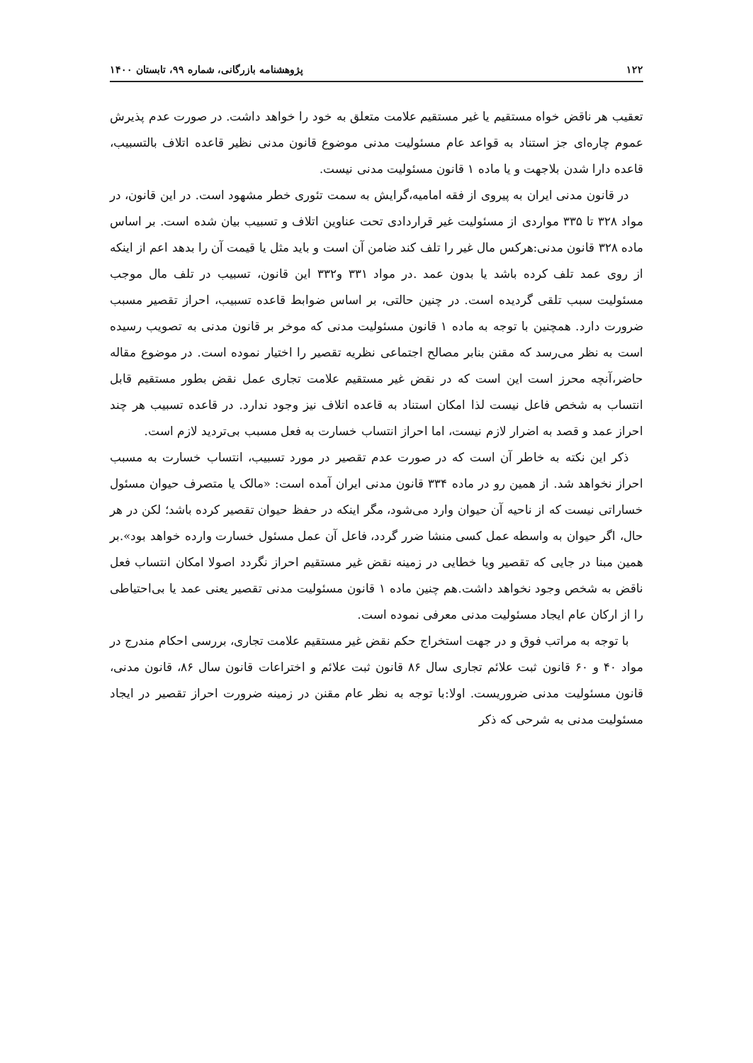۱۲۲ پژوهشنامه بازرگانی، شماره ۹۹، تابستان ۱۴۰۰
تعقیب هر ناقض خواه مستقیم یا غیر مستقیم علامت متعلق به خود را خواهد داشت. در صورت عدم پذیرش عموم چاره‌ای جز استناد به قواعد عام مسئولیت مدنی موضوع قانون مدنی نظیر قاعده اتلاف بالتسبیب، قاعده دارا شدن بلاجهت و یا ماده ۱ قانون مسئولیت مدنی نیست.
در قانون مدنی ایران به پیروی از فقه امامیه،گرایش به سمت تئوری خطر مشهود است. در این قانون، در مواد ۳۲۸ تا ۳۳۵ مواردی از مسئولیت غیر قراردادی تحت عناوین اتلاف و تسبیب بیان شده است. بر اساس ماده ۳۲۸ قانون مدنی:هرکس مال غیر را تلف کند ضامن آن است و باید مثل یا قیمت آن را بدهد اعم از اینکه از روی عمد تلف کرده باشد یا بدون عمد .در مواد ۳۳۱ و۳۳۲ این قانون، تسبیب در تلف مال موجب مسئولیت سبب تلقی گردیده است. در چنین حالتی، بر اساس ضوابط قاعده تسبیب، احراز تقصیر مسبب ضرورت دارد. همچنین با توجه به ماده ۱ قانون مسئولیت مدنی که موخر بر قانون مدنی به تصویب رسیده است به نظر می‌رسد که مقنن بنابر مصالح اجتماعی نظریه تقصیر را اختیار نموده است. در موضوع مقاله حاضر،آنچه محرز است این است که در نقض غیر مستقیم علامت تجاری عمل نقض بطور مستقیم قابل انتساب به شخص فاعل نیست لذا امکان استناد به قاعده اتلاف نیز وجود ندارد. در قاعده تسبیب هر چند احراز عمد و قصد به اضرار لازم نیست، اما احراز انتساب خسارت به فعل مسبب بی‌تردید لازم است.
ذکر این نکته به خاطر آن است که در صورت عدم تقصیر در مورد تسبیب، انتساب خسارت به مسبب احراز نخواهد شد. از همین رو در ماده ۳۳۴ قانون مدنی ایران آمده است: «مالک یا متصرف حیوان مسئول خساراتی نیست که از ناحیه آن حیوان وارد می‌شود، مگر اینکه در حفظ حیوان تقصیر کرده باشد؛ لکن در هر حال، اگر حیوان به واسطه عمل کسی منشا ضرر گردد، فاعل آن عمل مسئول خسارت وارده خواهد بود».بر همین مبنا در جایی که تقصیر ویا خطایی در زمینه نقض غیر مستقیم احراز نگردد اصولا امکان انتساب فعل ناقض به شخص وجود نخواهد داشت.هم چنین ماده ۱ قانون مسئولیت مدنی تقصیر یعنی عمد یا بی‌احتیاطی را از ارکان عام ایجاد مسئولیت مدنی معرفی نموده است.
با توجه به مراتب فوق و در جهت استخراج حکم نقض غیر مستقیم علامت تجاری، بررسی احکام مندرج در مواد ۴۰ و ۶۰ قانون ثبت علائم تجاری سال ۸۶ قانون ثبت علائم و اختراعات قانون سال ۸۶، قانون مدنی، قانون مسئولیت مدنی ضروریست. اولا:با توجه به نظر عام مقنن در زمینه ضرورت احراز تقصیر در ایجاد مسئولیت مدنی به شرحی که ذکر